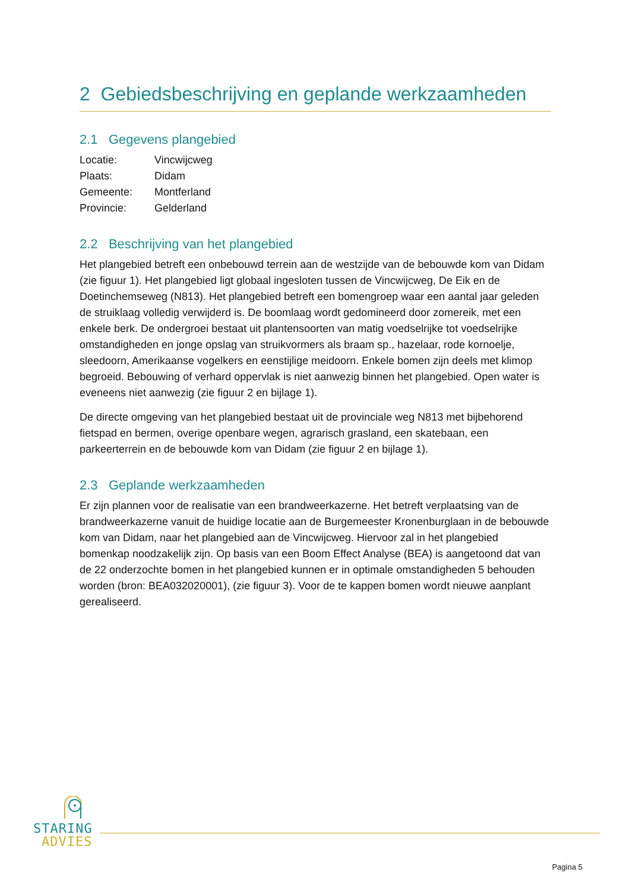2 Gebiedsbeschrijving en geplande werkzaamheden
2.1 Gegevens plangebied
| Locatie: | Vincwijcweg |
| Plaats: | Didam |
| Gemeente: | Montferland |
| Provincie: | Gelderland |
2.2 Beschrijving van het plangebied
Het plangebied betreft een onbebouwd terrein aan de westzijde van de bebouwde kom van Didam (zie figuur 1). Het plangebied ligt globaal ingesloten tussen de Vincwijcweg, De Eik en de Doetinchemseweg (N813). Het plangebied betreft een bomengroep waar een aantal jaar geleden de struiklaag volledig verwijderd is. De boomlaag wordt gedomineerd door zomereik, met een enkele berk. De ondergroei bestaat uit plantensoorten van matig voedselrijke tot voedselrijke omstandigheden en jonge opslag van struikvormers als braam sp., hazelaar, rode kornoelje, sleedoorn, Amerikaanse vogelkers en eenstijlige meidoorn. Enkele bomen zijn deels met klimop begroeid. Bebouwing of verhard oppervlak is niet aanwezig binnen het plangebied. Open water is eveneens niet aanwezig (zie figuur 2 en bijlage 1).
De directe omgeving van het plangebied bestaat uit de provinciale weg N813 met bijbehorend fietspad en bermen, overige openbare wegen, agrarisch grasland, een skatebaan, een parkeerterrein en de bebouwde kom van Didam (zie figuur 2 en bijlage 1).
2.3 Geplande werkzaamheden
Er zijn plannen voor de realisatie van een brandweerkazerne. Het betreft verplaatsing van de brandweerkazerne vanuit de huidige locatie aan de Burgemeester Kronenburglaan in de bebouwde kom van Didam, naar het plangebied aan de Vincwijcweg. Hiervoor zal in het plangebied bomenkap noodzakelijk zijn. Op basis van een Boom Effect Analyse (BEA) is aangetoond dat van de 22 onderzochte bomen in het plangebied kunnen er in optimale omstandigheden 5 behouden worden (bron: BEA032020001), (zie figuur 3). Voor de te kappen bomen wordt nieuwe aanplant gerealiseerd.
STARING
ADVIES
Pagina 5